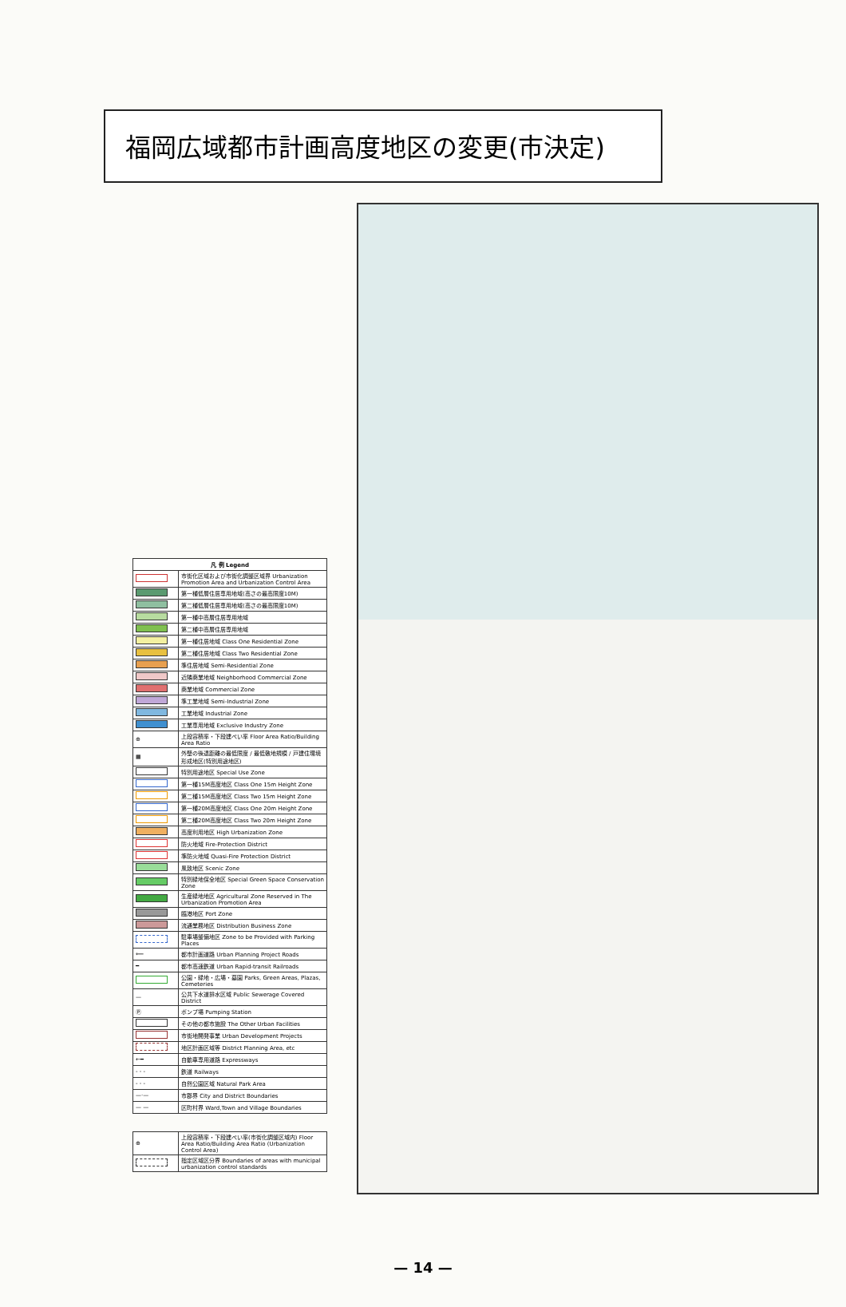福岡広域都市計画高度地区の変更(市決定)
| 凡 例 Legend | |
| --- | --- |
| | 市街化区域および市街化調整区域界 Urbanization Promotion Area and Urbanization Control Area |
| | 第一種低層住居専用地域(高さの最高限度10M) |
| | 第二種低層住居専用地域(高さの最高限度10M) |
| | 第一種中高層住居専用地域 |
| | 第二種中高層住居専用地域 |
| | 第一種住居地域 Class One Residential Zone |
| | 第二種住居地域 Class Two Residential Zone |
| | 準住居地域 Semi-Residential Zone |
| | 近隣商業地域 Neighborhood Commercial Zone |
| | 商業地域 Commercial Zone |
| | 準工業地域 Semi-Industrial Zone |
| | 工業地域 Industrial Zone |
| | 工業専用地域 Exclusive Industry Zone |
| ⊕ | 上段容積率・下段建ぺい率 Floor Area Ratio/Building Area Ratio |
| ▦ | 外壁の後退距離の最低限度 / 最低敷地規模 / 戸建住環境形成地区(特別用途地区) |
| | 特別用途地区 Special Use Zone |
| | 第一種15M高度地区 Class One 15m Height Zone |
| | 第二種15M高度地区 Class Two 15m Height Zone |
| | 第一種20M高度地区 Class One 20m Height Zone |
| | 第二種20M高度地区 Class Two 20m Height Zone |
| | 高度利用地区 High Urbanization Zone |
| | 防火地域 Fire-Protection District |
| | 準防火地域 Quasi-Fire Protection District |
| | 風致地区 Scenic Zone |
| | 特別緑地保全地区 Special Green Space Conservation Zone |
| | 生産緑地地区 Agricultural Zone Reserved in The Urbanization Promotion Area |
| | 臨港地区 Port Zone |
| | 流通業務地区 Distribution Business Zone |
| | 駐車場整備地区 Zone to be Provided with Parking Places |
| ⟸ | 都市計画道路 Urban Planning Project Roads |
| ━ | 都市高速鉄道 Urban Rapid-transit Railroads |
| | 公園・緑地・広場・墓園 Parks, Green Areas, Plazas, Cemeteries |
| — | 公共下水道排水区域 Public Sewerage Covered District |
| Ⓟ | ポンプ場 Pumping Station |
| | その他の都市施設 The Other Urban Facilities |
| | 市街地開発事業 Urban Development Projects |
| | 地区計画区域等 District Planning Area, etc |
| ←━ | 自動車専用道路 Expressways |
| - - - | 鉄道 Railways |
| - - - | 自然公園区域 Natural Park Area |
| —·— | 市郡界 City and District Boundaries |
| — — | 区町村界 Ward,Town and Village Boundaries |
| ⊕ | 上段容積率・下段建ぺい率(市街化調整区域内) Floor Area Ratio/Building Area Ratio (Urbanization Control Area) |
| | 指定区域区分界 Boundaries of areas with municipal urbanization control standards |
— 14 —